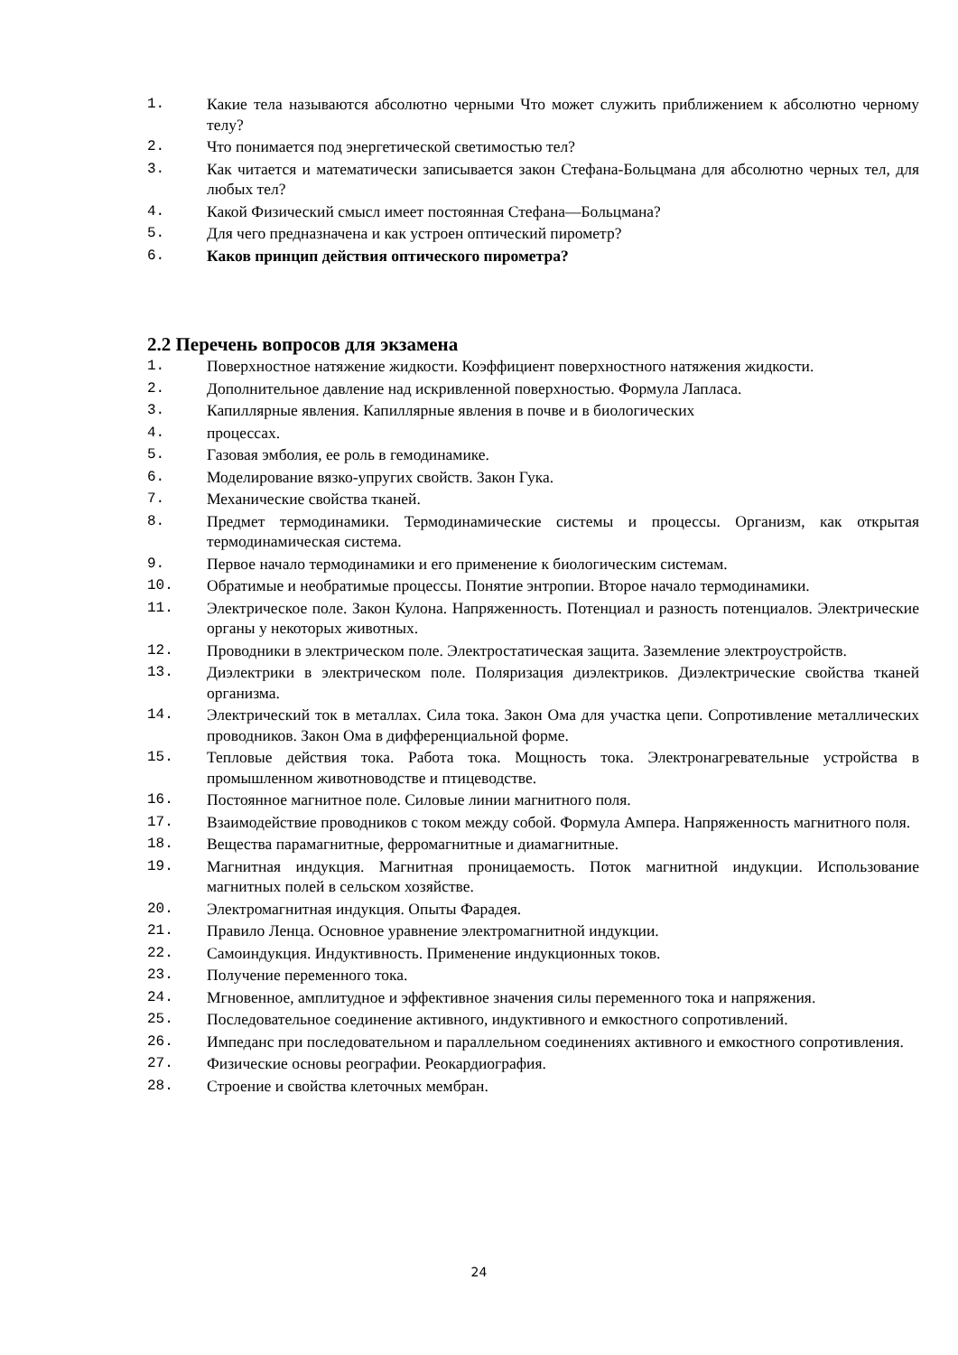1. Какие тела называются абсолютно черными Что может служить приближением к абсолютно черному телу?
2. Что понимается под энергетической светимостью тел?
3. Как читается и математически записывается закон Стефана-Больцмана для абсолютно черных тел, для любых тел?
4. Какой Физический смысл имеет постоянная Стефана—Больцмана?
5. Для чего предназначена и как устроен оптический пирометр?
6. Каков принцип действия оптического пирометра?
2.2 Перечень вопросов для экзамена
1. Поверхностное натяжение жидкости. Коэффициент поверхностного натяжения жидкости.
2. Дополнительное давление над искривленной поверхностью. Формула Лапласа.
3. Капиллярные явления. Капиллярные явления в почве и в биологических
4. процессах.
5. Газовая эмболия, ее роль в гемодинамике.
6. Моделирование вязко-упругих свойств. Закон Гука.
7. Механические свойства тканей.
8. Предмет термодинамики. Термодинамические системы и процессы. Организм, как открытая термодинамическая система.
9. Первое начало термодинамики и его применение к биологическим системам.
10. Обратимые и необратимые процессы. Понятие энтропии. Второе начало термодинамики.
11. Электрическое поле. Закон Кулона. Напряженность. Потенциал и разность потенциалов. Электрические органы у некоторых животных.
12. Проводники в электрическом поле. Электростатическая защита. Заземление электроустройств.
13. Диэлектрики в электрическом поле. Поляризация диэлектриков. Диэлектрические свойства тканей организма.
14. Электрический ток в металлах. Сила тока. Закон Ома для участка цепи. Сопротивление металлических проводников. Закон Ома в дифференциальной форме.
15. Тепловые действия тока. Работа тока. Мощность тока. Электронагревательные устройства в промышленном животноводстве и птицеводстве.
16. Постоянное магнитное поле. Силовые линии магнитного поля.
17. Взаимодействие проводников с током между собой. Формула Ампера. Напряженность магнитного поля.
18. Вещества парамагнитные, ферромагнитные и диамагнитные.
19. Магнитная индукция. Магнитная проницаемость. Поток магнитной индукции. Использование магнитных полей в сельском хозяйстве.
20. Электромагнитная индукция. Опыты Фарадея.
21. Правило Ленца. Основное уравнение электромагнитной индукции.
22. Самоиндукция. Индуктивность. Применение индукционных токов.
23. Получение переменного тока.
24. Мгновенное, амплитудное и эффективное значения силы переменного тока и напряжения.
25. Последовательное соединение активного, индуктивного и емкостного сопротивлений.
26. Импеданс при последовательном и параллельном соединениях активного и емкостного сопротивления.
27. Физические основы реографии. Реокардиография.
28. Строение и свойства клеточных мембран.
24